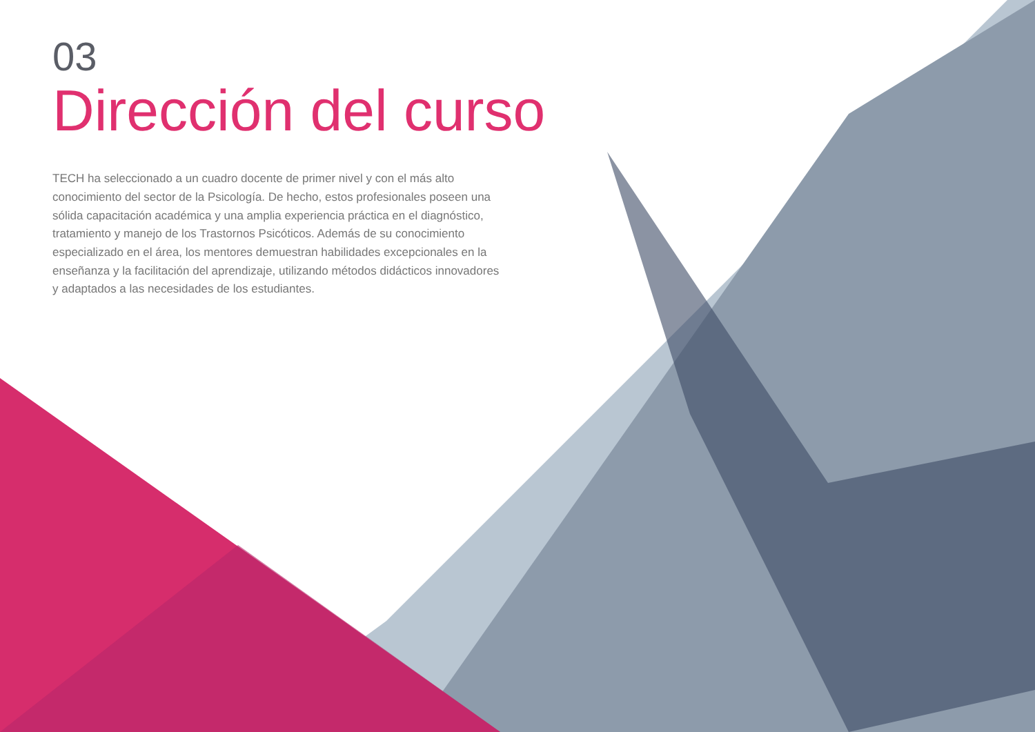03
Dirección del curso
TECH ha seleccionado a un cuadro docente de primer nivel y con el más alto conocimiento del sector de la Psicología. De hecho, estos profesionales poseen una sólida capacitación académica y una amplia experiencia práctica en el diagnóstico, tratamiento y manejo de los Trastornos Psicóticos. Además de su conocimiento especializado en el área, los mentores demuestran habilidades excepcionales en la enseñanza y la facilitación del aprendizaje, utilizando métodos didácticos innovadores y adaptados a las necesidades de los estudiantes.